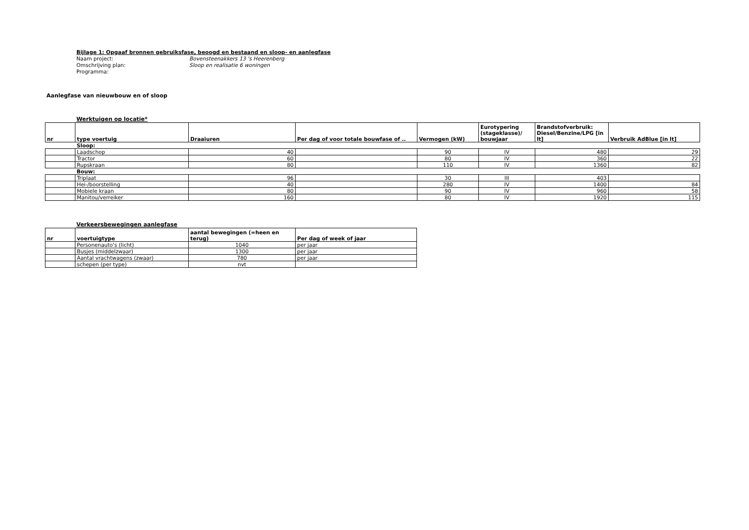Bijlage 1: Opgaaf bronnen gebruiksfase, beoogd en bestaand en sloop- en aanlegfase
Naam project: Bovensteenakkers 13 's Heerenberg
Omschrijving plan: Sloop en realisatie 6 woningen
Programma:
Aanlegfase van nieuwbouw en of sloop
Werktuigen op locatie*
| nr | type voertuig | Draaiuren | Per dag of voor totale bouwfase of .. | Vermogen (kW) | Eurotypering (stageklasse)/ bouwjaar | Brandstofverbruik: Diesel/Benzine/LPG [in lt] | Verbruik AdBlue [in lt] |
| --- | --- | --- | --- | --- | --- | --- | --- |
| | Sloop: | | | | | | |
| | Laadschop | 40 | | 90 | IV | 480 | 29 |
| | Tractor | 60 | | 80 | IV | 360 | 22 |
| | Rupskraan | 80 | | 110 | IV | 1360 | 82 |
| | Bouw: | | | | | | |
| | Triplaat | 96 | | 30 | III | 403 | |
| | Hei-/boorstelling | 40 | | 280 | IV | 1400 | 84 |
| | Mobiele kraan | 80 | | 90 | IV | 960 | 58 |
| | Manitou/verreiker | 160 | | 80 | IV | 1920 | 115 |
Verkeersbewegingen aanlegfase
| nr | voertuigtype | aantal bewegingen (=heen en terug) | Per dag of week of jaar |
| --- | --- | --- | --- |
| | Personenauto's (licht) | 1040 | per jaar |
| | Busjes (middelzwaar) | 1300 | per jaar |
| | Aantal vrachtwagens (zwaar) | 780 | per jaar |
| | schepen (per type) | nvt | |